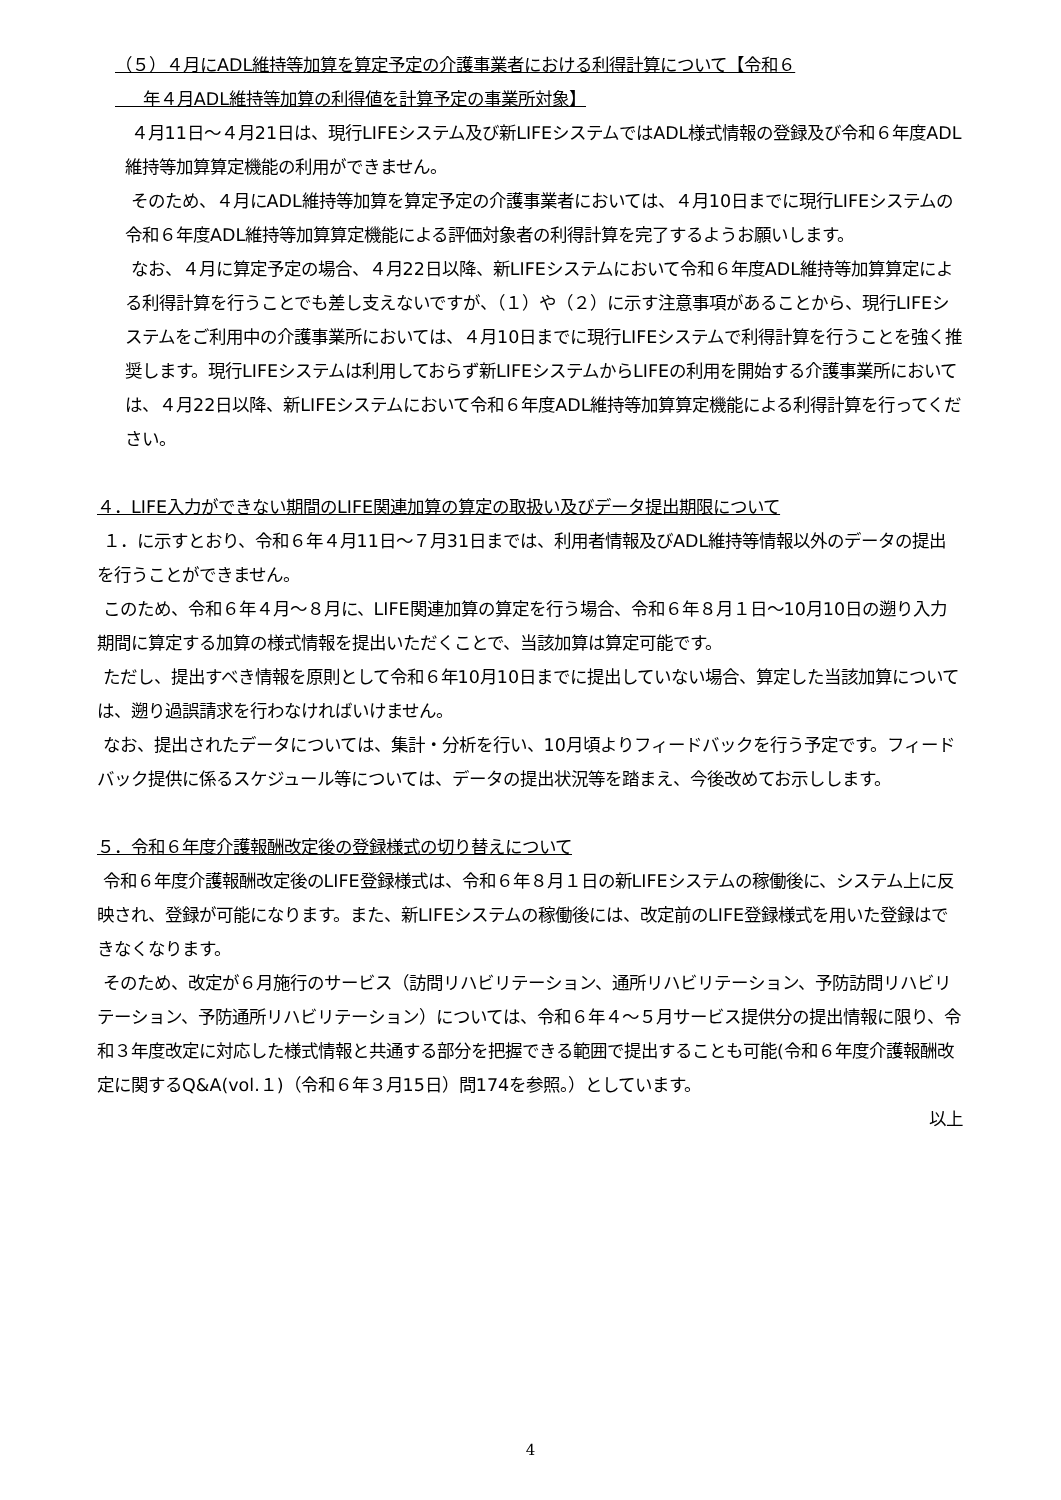（５）４月にADL維持等加算を算定予定の介護事業者における利得計算について【令和６
年４月ADL維持等加算の利得値を計算予定の事業所対象】
４月11日～４月21日は、現行LIFEシステム及び新LIFEシステムではADL様式情報の登録及び令和６年度ADL維持等加算算定機能の利用ができません。
そのため、４月にADL維持等加算を算定予定の介護事業者においては、４月10日までに現行LIFEシステムの令和６年度ADL維持等加算算定機能による評価対象者の利得計算を完了するようお願いします。
なお、４月に算定予定の場合、４月22日以降、新LIFEシステムにおいて令和６年度ADL維持等加算算定による利得計算を行うことでも差し支えないですが、（１）や（２）に示す注意事項があることから、現行LIFEシステムをご利用中の介護事業所においては、４月10日までに現行LIFEシステムで利得計算を行うことを強く推奨します。現行LIFEシステムは利用しておらず新LIFEシステムからLIFEの利用を開始する介護事業所においては、４月22日以降、新LIFEシステムにおいて令和６年度ADL維持等加算算定機能による利得計算を行ってください。
４．LIFE入力ができない期間のLIFE関連加算の算定の取扱い及びデータ提出期限について
１．に示すとおり、令和６年４月11日～７月31日までは、利用者情報及びADL維持等情報以外のデータの提出を行うことができません。
このため、令和６年４月～８月に、LIFE関連加算の算定を行う場合、令和６年８月１日～10月10日の遡り入力期間に算定する加算の様式情報を提出いただくことで、当該加算は算定可能です。
ただし、提出すべき情報を原則として令和６年10月10日までに提出していない場合、算定した当該加算については、遡り過誤請求を行わなければいけません。
なお、提出されたデータについては、集計・分析を行い、10月頃よりフィードバックを行う予定です。フィードバック提供に係るスケジュール等については、データの提出状況等を踏まえ、今後改めてお示しします。
５．令和６年度介護報酬改定後の登録様式の切り替えについて
令和６年度介護報酬改定後のLIFE登録様式は、令和６年８月１日の新LIFEシステムの稼働後に、システム上に反映され、登録が可能になります。また、新LIFEシステムの稼働後には、改定前のLIFE登録様式を用いた登録はできなくなります。
そのため、改定が６月施行のサービス（訪問リハビリテーション、通所リハビリテーション、予防訪問リハビリテーション、予防通所リハビリテーション）については、令和６年４～５月サービス提供分の提出情報に限り、令和３年度改定に対応した様式情報と共通する部分を把握できる範囲で提出することも可能(令和６年度介護報酬改定に関するQ&A(vol.１)（令和６年３月15日）問174を参照。）としています。
以上
4